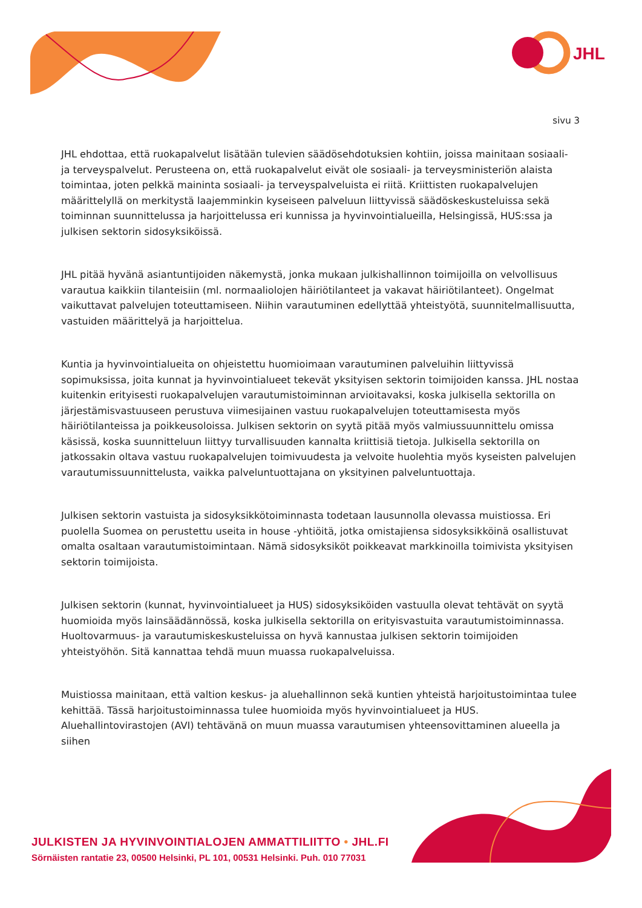JHL
sivu 3
JHL ehdottaa, että ruokapalvelut lisätään tulevien säädösehdotuksien kohtiin, joissa mainitaan sosiaali- ja terveyspalvelut. Perusteena on, että ruokapalvelut eivät ole sosiaali- ja terveysministeriön alaista toimintaa, joten pelkkä maininta sosiaali- ja terveyspalveluista ei riitä. Kriittisten ruokapalvelujen määrittelyllä on merkitystä laajemminkin kyseiseen palveluun liittyvissä säädöskeskusteluissa sekä toiminnan suunnittelussa ja harjoittelussa eri kunnissa ja hyvinvointialueilla, Helsingissä, HUS:ssa ja julkisen sektorin sidosyksiköissä.
JHL pitää hyvänä asiantuntijoiden näkemystä, jonka mukaan julkishallinnon toimijoilla on velvollisuus varautua kaikkiin tilanteisiin (ml. normaaliolojen häiriötilanteet ja vakavat häiriötilanteet). Ongelmat vaikuttavat palvelujen toteuttamiseen. Niihin varautuminen edellyttää yhteistyötä, suunnitelmallisuutta, vastuiden määrittelyä ja harjoittelua.
Kuntia ja hyvinvointialueita on ohjeistettu huomioimaan varautuminen palveluihin liittyvissä sopimuksissa, joita kunnat ja hyvinvointialueet tekevät yksityisen sektorin toimijoiden kanssa. JHL nostaa kuitenkin erityisesti ruokapalvelujen varautumistoiminnan arvioitavaksi, koska julkisella sektorilla on järjestämisvastuuseen perustuva viimesijainen vastuu ruokapalvelujen toteuttamisesta myös häiriötilanteissa ja poikkeusoloissa. Julkisen sektorin on syytä pitää myös valmiussuunnittelu omissa käsissä, koska suunnitteluun liittyy turvallisuuden kannalta kriittisiä tietoja. Julkisella sektorilla on jatkossakin oltava vastuu ruokapalvelujen toimivuudesta ja velvoite huolehtia myös kyseisten palvelujen varautumissuunnittelusta, vaikka palveluntuottajana on yksityinen palveluntuottaja.
Julkisen sektorin vastuista ja sidosyksikkötoiminnasta todetaan lausunnolla olevassa muistiossa. Eri puolella Suomea on perustettu useita in house -yhtiöitä, jotka omistajiensa sidosyksikköinä osallistuvat omalta osaltaan varautumistoimintaan. Nämä sidosyksiköt poikkeavat markkinoilla toimivista yksityisen sektorin toimijoista.
Julkisen sektorin (kunnat, hyvinvointialueet ja HUS) sidosyksiköiden vastuulla olevat tehtävät on syytä huomioida myös lainsäädännössä, koska julkisella sektorilla on erityisvastuita varautumistoiminnassa. Huoltovarmuus- ja varautumiskeskusteluissa on hyvä kannustaa julkisen sektorin toimijoiden yhteistyöhön. Sitä kannattaa tehdä muun muassa ruokapalveluissa.
Muistiossa mainitaan, että valtion keskus- ja aluehallinnon sekä kuntien yhteistä harjoitustoimintaa tulee kehittää. Tässä harjoitustoiminnassa tulee huomioida myös hyvinvointialueet ja HUS. Aluehallintovirastojen (AVI) tehtävänä on muun muassa varautumisen yhteensovittaminen alueella ja siihen
JULKISTEN JA HYVINVOINTIALOJEN AMMATTILIITTO • JHL.FI
Sörnäisten rantatie 23, 00500 Helsinki, PL 101, 00531 Helsinki. Puh. 010 77031